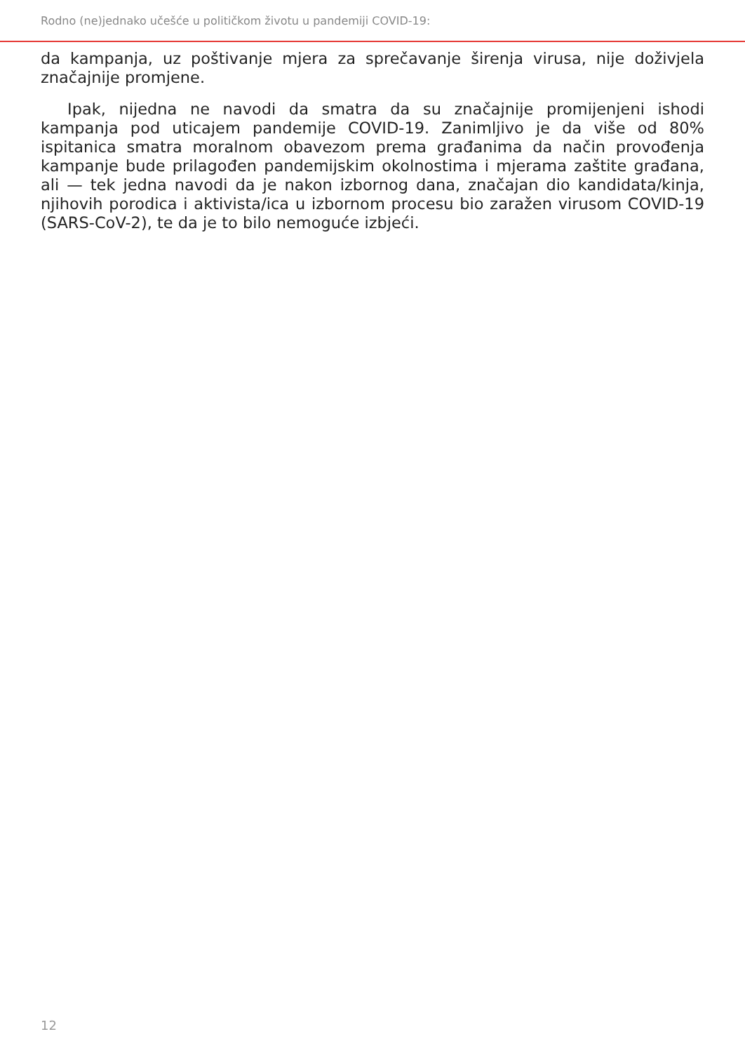Rodno (ne)jednako učešće u političkom životu u pandemiji COVID-19:
da kampanja, uz poštivanje mjera za sprečavanje širenja virusa, nije doživjela značajnije promjene.
Ipak, nijedna ne navodi da smatra da su značajnije promijenjeni ishodi kampanja pod uticajem pandemije COVID-19. Zanimljivo je da više od 80% ispitanica smatra moralnom obavezom prema građanima da način provođenja kampanje bude prilagođen pandemijskim okolnostima i mjerama zaštite građana, ali — tek jedna navodi da je nakon izbornog dana, značajan dio kandidata/kinja, njihovih porodica i aktivista/ica u izbornom procesu bio zaražen virusom COVID-19 (SARS-CoV-2), te da je to bilo nemoguće izbjeći.
12